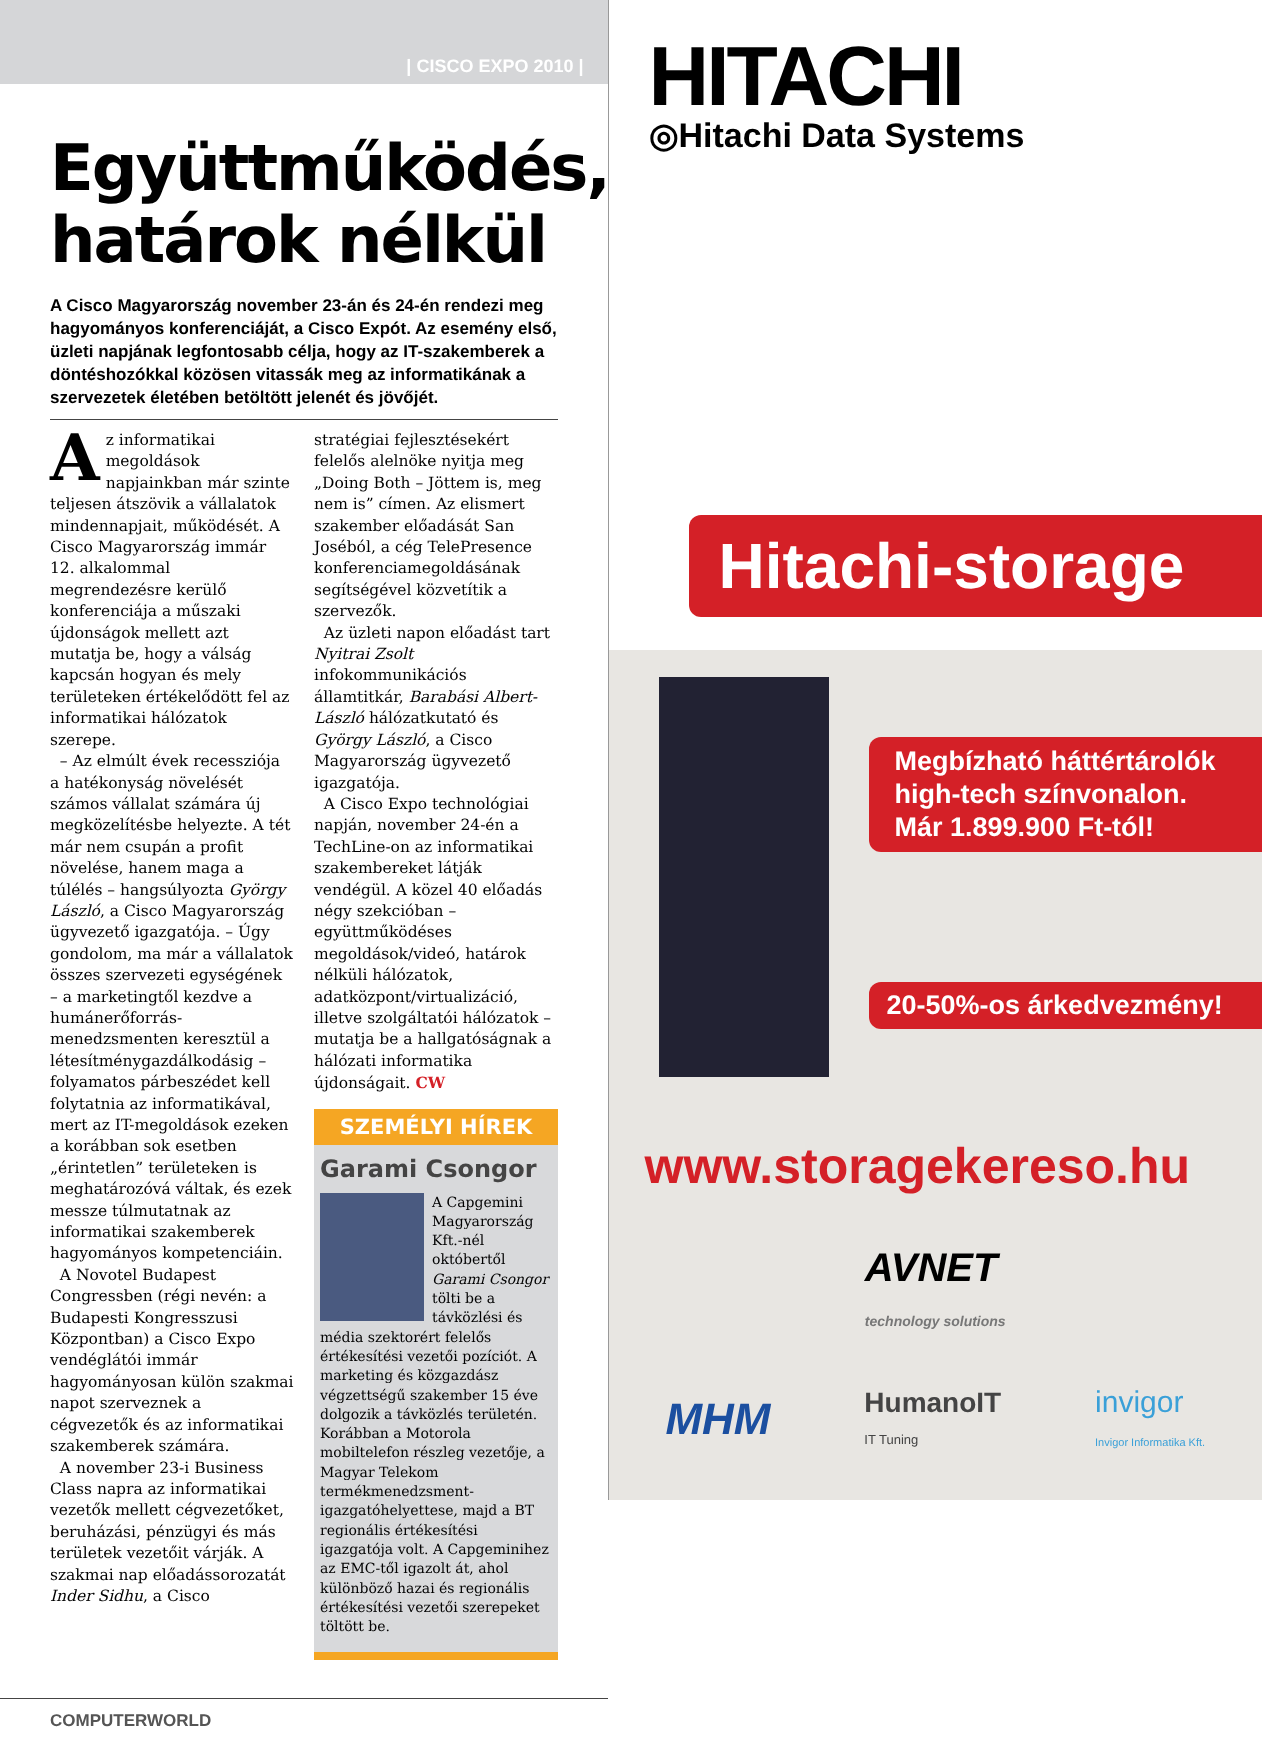| CISCO EXPO 2010 |
Együttműködés, határok nélkül
A Cisco Magyarország november 23-án és 24-én rendezi meg hagyományos konferenciáját, a Cisco Expót. Az esemény első, üzleti napjának legfontosabb célja, hogy az IT-szakemberek a döntéshozókkal közösen vitassák meg az informatikának a szervezetek életében betöltött jelenét és jövőjét.
Az informatikai megoldások napjainkban már szinte teljesen átszövik a vállalatok mindennapjait, működését. A Cisco Magyarország immár 12. alkalommal megrendezésre kerülő konferenciája a műszaki újdonságok mellett azt mutatja be, hogy a válság kapcsán hogyan és mely területeken értékelődött fel az informatikai hálózatok szerepe.
– Az elmúlt évek recessziója a hatékonyság növelését számos vállalat számára új megközelítésbe helyezte. A tét már nem csupán a profit növelése, hanem maga a túlélés – hangsúlyozta György László, a Cisco Magyarország ügyvezető igazgatója. – Úgy gondolom, ma már a vállalatok összes szervezeti egységének – a marketingtől kezdve a humánerőforrás-menedzsmenten keresztül a létesítménygazdálkodásig – folyamatos párbeszédet kell folytatnia az informatikával, mert az IT-megoldások ezeken a korábban sok esetben „érintetlen” területeken is meghatározóvá váltak, és ezek messze túlmutatnak az informatikai szakemberek hagyományos kompetenciáin.
A Novotel Budapest Congressben (régi nevén: a Budapesti Kongresszusi Központban) a Cisco Expo vendéglátói immár hagyományosan külön szakmai napot szerveznek a cégvezetők és az informatikai szakemberek számára.
A november 23-i Business Class napra az informatikai vezetők mellett cégvezetőket, beruházási, pénzügyi és más területek vezetőit várják. A szakmai nap előadássorozatát Inder Sidhu, a Cisco
stratégiai fejlesztésekért felelős alelnöke nyitja meg „Doing Both – Jöttem is, meg nem is” címen. Az elismert szakember előadását San Joséból, a cég TelePresence konferenciamegoldásának segítségével közvetítik a szervezők.
Az üzleti napon előadást tart Nyitrai Zsolt infokommunikációs államtitkár, Barabási Albert-László hálózatkutató és György László, a Cisco Magyarország ügyvezető igazgatója.
A Cisco Expo technológiai napján, november 24-én a TechLine-on az informatikai szakembereket látják vendégül. A közel 40 előadás négy szekcióban – együttműködéses megoldások/videó, határok nélküli hálózatok, adatközpont/virtualizáció, illetve szolgáltatói hálózatok – mutatja be a hallgatóságnak a hálózati informatika újdonságait. CW
SZEMÉLYI HÍREK
Garami Csongor
A Capgemini Magyarország Kft.-nél októbertől Garami Csongor tölti be a távközlési és média szektorért felelős értékesítési vezetői pozíciót. A marketing és közgazdász végzettségű szakember 15 éve dolgozik a távközlés területén. Korábban a Motorola mobiltelefon részleg vezetője, a Magyar Telekom termékmenedzsment-igazgatóhelyettese, majd a BT regionális értékesítési igazgatója volt. A Capgeminihez az EMC-től igazolt át, ahol különböző hazai és regionális értékesítési vezetői szerepeket töltött be.
COMPUTERWORLD
HITACHI
◎Hitachi Data Systems
Hitachi-storage
Megbízható háttértárolók
high-tech színvonalon.
Már 1.899.900 Ft-tól!
20-50%-os árkedvezmény!
www.storagekereso.hu
AVNET
technology solutions
MHM HumanoIT
IT Tuning invigor
Invigor Informatika Kft.